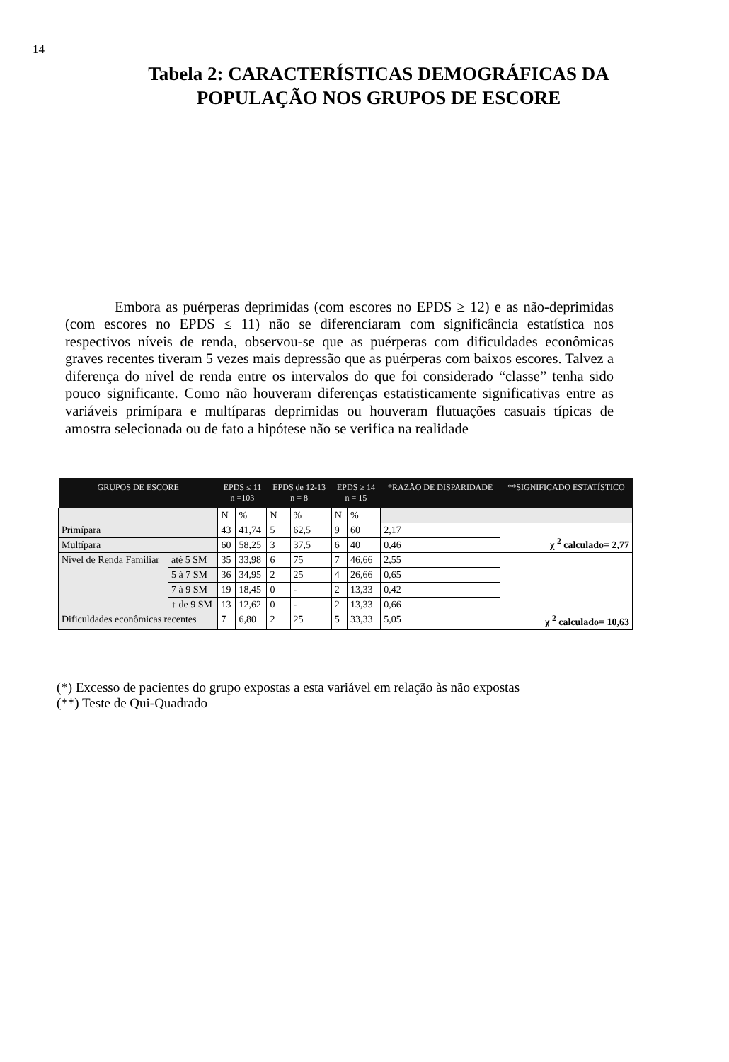14
Tabela 2: CARACTERÍSTICAS DEMOGRÁFICAS DA
POPULAÇÃO NOS GRUPOS DE ESCORE
Embora as puérperas deprimidas (com escores no EPDS ≥ 12) e as não-deprimidas (com escores no EPDS ≤ 11) não se diferenciaram com significância estatística nos respectivos níveis de renda, observou-se que as puérperas com dificuldades econômicas graves recentes tiveram 5 vezes mais depressão que as puérperas com baixos escores. Talvez a diferença do nível de renda entre os intervalos do que foi considerado “classe” tenha sido pouco significante. Como não houveram diferenças estatisticamente significativas entre as variáveis primípara e multíparas deprimidas ou houveram flutuações casuais típicas de amostra selecionada ou de fato a hipótese não se verifica na realidade
| GRUPOS DE ESCORE | | EPDS ≤ 11 n =103 | | EPDS de 12-13 n = 8 | | EPDS ≥ 14 n = 15 | | *RAZÃO DE DISPARIDADE | **SIGNIFICADO ESTATÍSTICO |
| --- | --- | --- | --- | --- | --- | --- | --- | --- | --- |
| | | N | % | N | % | N | % | | |
| Primípara | | 43 | 41,74 | 5 | 62,5 | 9 | 60 | 2,17 | χ <sup>2</sup> calculado= 2,77 |
| Multípara | | 60 | 58,25 | 3 | 37,5 | 6 | 40 | 0,46 | |
| Nível de Renda Familiar | até 5 SM | 35 | 33,98 | 6 | 75 | 7 | 46,66 | 2,55 | |
| | 5 à 7 SM | 36 | 34,95 | 2 | 25 | 4 | 26,66 | 0,65 | |
| | 7 à 9 SM | 19 | 18,45 | 0 | - | 2 | 13,33 | 0,42 | |
| | ↑ de 9 SM | 13 | 12,62 | 0 | - | 2 | 13,33 | 0,66 | |
| Dificuldades econômicas recentes | | 7 | 6,80 | 2 | 25 | 5 | 33,33 | 5,05 | χ <sup>2</sup> calculado= 10,63 |
(*) Excesso de pacientes do grupo expostas a esta variável em relação às não expostas
(**) Teste de Qui-Quadrado